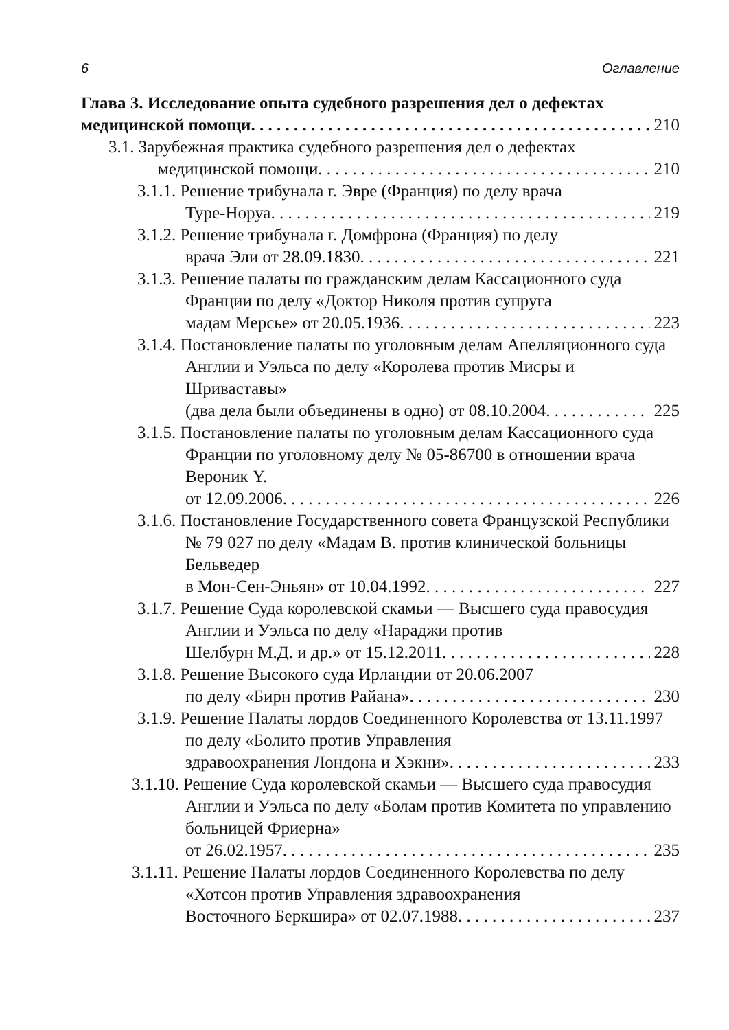6 Оглавление
Глава 3. Исследование опыта судебного разрешения дел о дефектах
медицинской помощи 210
3.1. Зарубежная практика судебного разрешения дел о дефектах
медицинской помощи 210
3.1.1. Решение трибунала г. Эвре (Франция) по делу врача
Туре-Норуа 219
3.1.2. Решение трибунала г. Домфрона (Франция) по делу
врача Эли от 28.09.1830 221
3.1.3. Решение палаты по гражданским делам Кассационного суда Франции по делу «Доктор Николя против супруга
мадам Мерсье» от 20.05.1936 223
3.1.4. Постановление палаты по уголовным делам Апелляционного суда Англии и Уэльса по делу «Королева против Мисры и Шриваставы»
(два дела были объединены в одно) от 08.10.2004 225
3.1.5. Постановление палаты по уголовным делам Кассационного суда Франции по уголовному делу № 05-86700 в отношении врача Вероник Y.
от 12.09.2006 226
3.1.6. Постановление Государственного совета Французской Республики № 79 027 по делу «Мадам В. против клинической больницы Бельведер
в Мон-Сен-Эньян» от 10.04.1992 227
3.1.7. Решение Суда королевской скамьи — Высшего суда правосудия Англии и Уэльса по делу «Нараджи против
Шелбурн М.Д. и др.» от 15.12.2011 228
3.1.8. Решение Высокого суда Ирландии от 20.06.2007
по делу «Бирн против Райана» 230
3.1.9. Решение Палаты лордов Соединенного Королевства от 13.11.1997 по делу «Болито против Управления
здравоохранения Лондона и Хэкни» 233
3.1.10. Решение Суда королевской скамьи — Высшего суда правосудия Англии и Уэльса по делу «Болам против Комитета по управлению больницей Фриерна»
от 26.02.1957 235
3.1.11. Решение Палаты лордов Соединенного Королевства по делу «Хотсон против Управления здравоохранения
Восточного Беркшира» от 02.07.1988 237